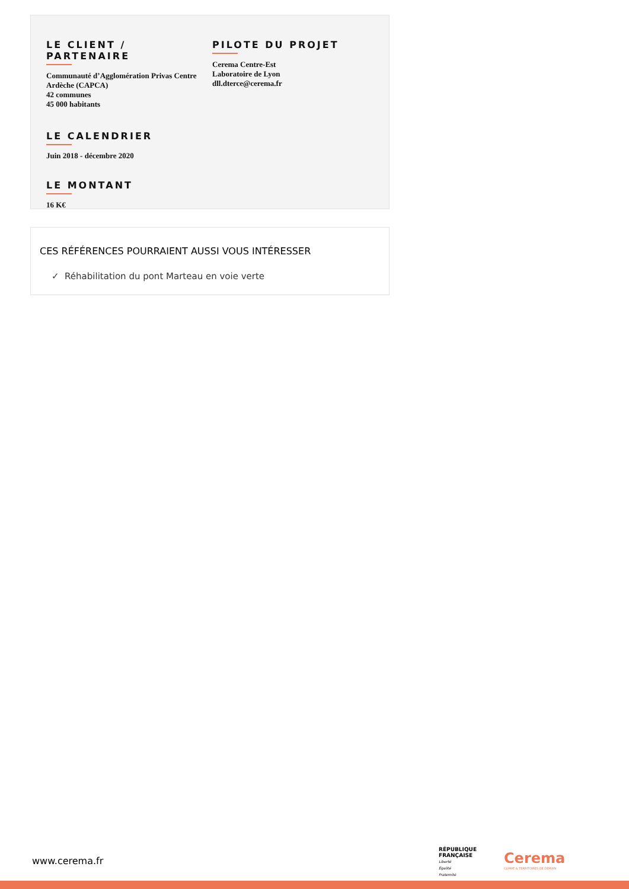LE CLIENT / PARTENAIRE
Communauté d’Agglomération Privas Centre Ardèche (CAPCA)
42 communes
45 000 habitants
PILOTE DU PROJET
Cerema Centre-Est
Laboratoire de Lyon
dll.dterce@cerema.fr
LE CALENDRIER
Juin 2018 - décembre 2020
LE MONTANT
16 K€
CES RÉFÉRENCES POURRAIENT AUSSI VOUS INTÉRESSER
✓ Réhabilitation du pont Marteau en voie verte
www.cerema.fr
RÉPUBLIQUE
FRANÇAISE
Liberté
Égalité
Fraternité
Cerema
CLIMAT & TERRITOIRES DE DEMAIN